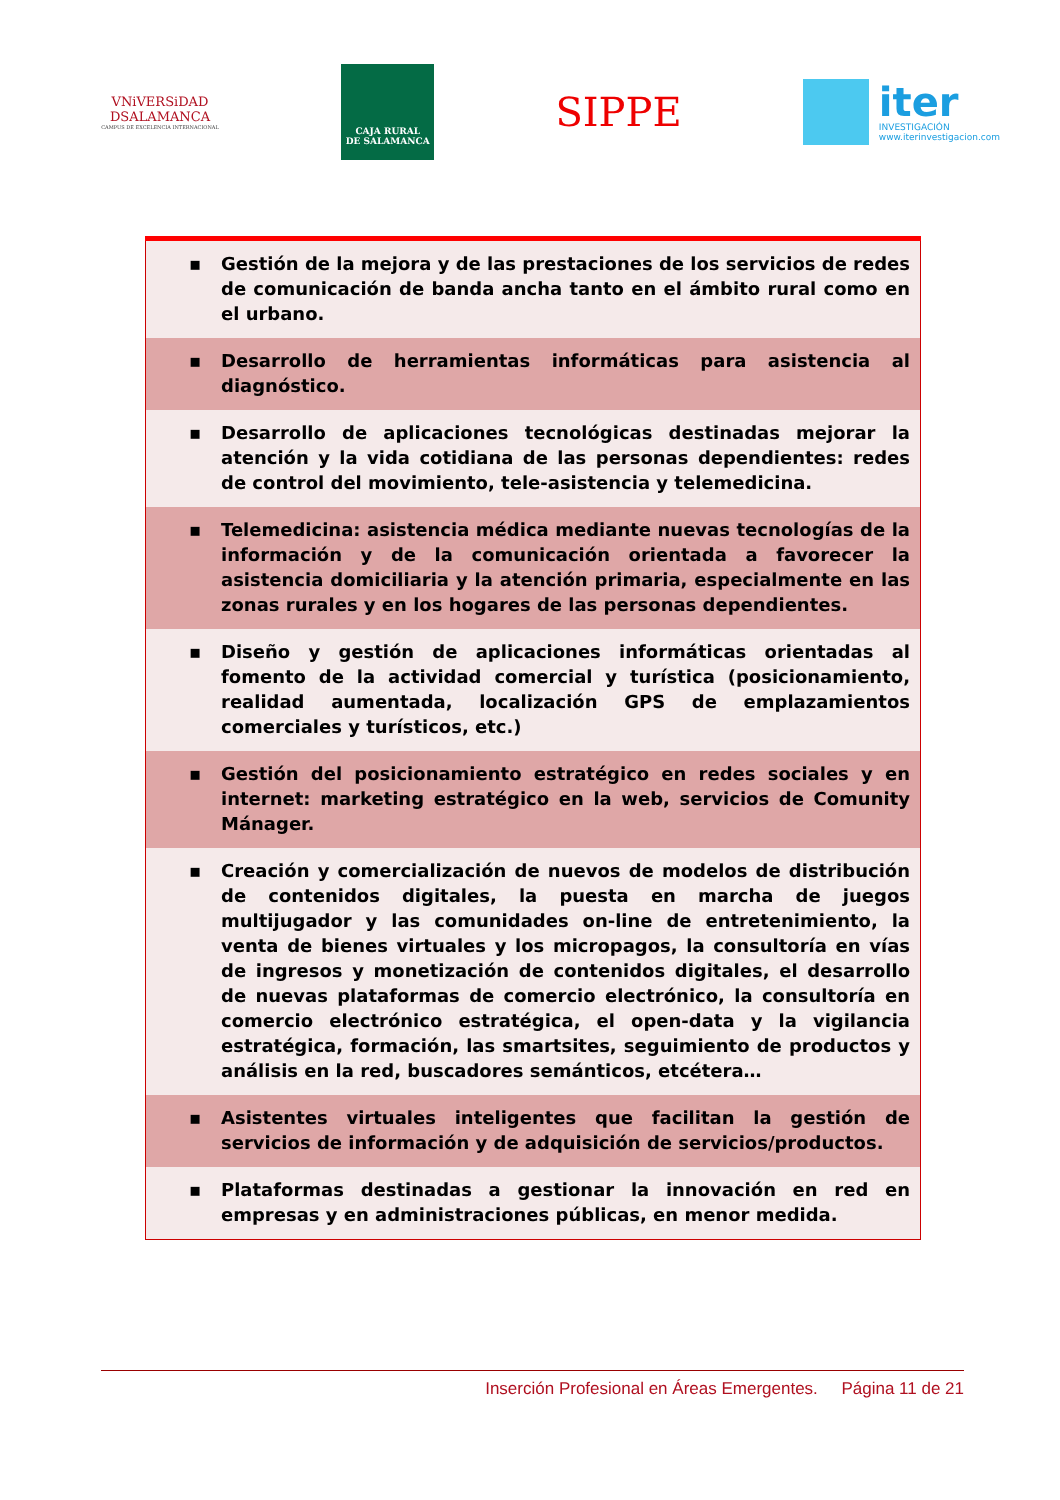VNiVERSiDAD
DSALAMANCA
CAMPUS DE EXCELENCIA INTERNACIONAL
CAJA RURAL
DE SALAMANCA
SIPPE
iter
INVESTIGACIÓN
www.iterinvestigacion.com
| ▪ Gestión de la mejora y de las prestaciones de los servicios de redes de comunicación de banda ancha tanto en el ámbito rural como en el urbano. |
| ▪ Desarrollo de herramientas informáticas para asistencia al diagnóstico. |
| ▪ Desarrollo de aplicaciones tecnológicas destinadas mejorar la atención y la vida cotidiana de las personas dependientes: redes de control del movimiento, tele-asistencia y telemedicina. |
| ▪ Telemedicina: asistencia médica mediante nuevas tecnologías de la información y de la comunicación orientada a favorecer la asistencia domiciliaria y la atención primaria, especialmente en las zonas rurales y en los hogares de las personas dependientes. |
| ▪ Diseño y gestión de aplicaciones informáticas orientadas al fomento de la actividad comercial y turística (posicionamiento, realidad aumentada, localización GPS de emplazamientos comerciales y turísticos, etc.) |
| ▪ Gestión del posicionamiento estratégico en redes sociales y en internet: marketing estratégico en la web, servicios de Comunity Mánager. |
| ▪ Creación y comercialización de nuevos de modelos de distribución de contenidos digitales, la puesta en marcha de juegos multijugador y las comunidades on-line de entretenimiento, la venta de bienes virtuales y los micropagos, la consultoría en vías de ingresos y monetización de contenidos digitales, el desarrollo de nuevas plataformas de comercio electrónico, la consultoría en comercio electrónico estratégica, el open-data y la vigilancia estratégica, formación, las smartsites, seguimiento de productos y análisis en la red, buscadores semánticos, etcétera… |
| ▪ Asistentes virtuales inteligentes que facilitan la gestión de servicios de información y de adquisición de servicios/productos. |
| ▪ Plataformas destinadas a gestionar la innovación en red en empresas y en administraciones públicas, en menor medida. |
Inserción Profesional en Áreas Emergentes. Página 11 de 21